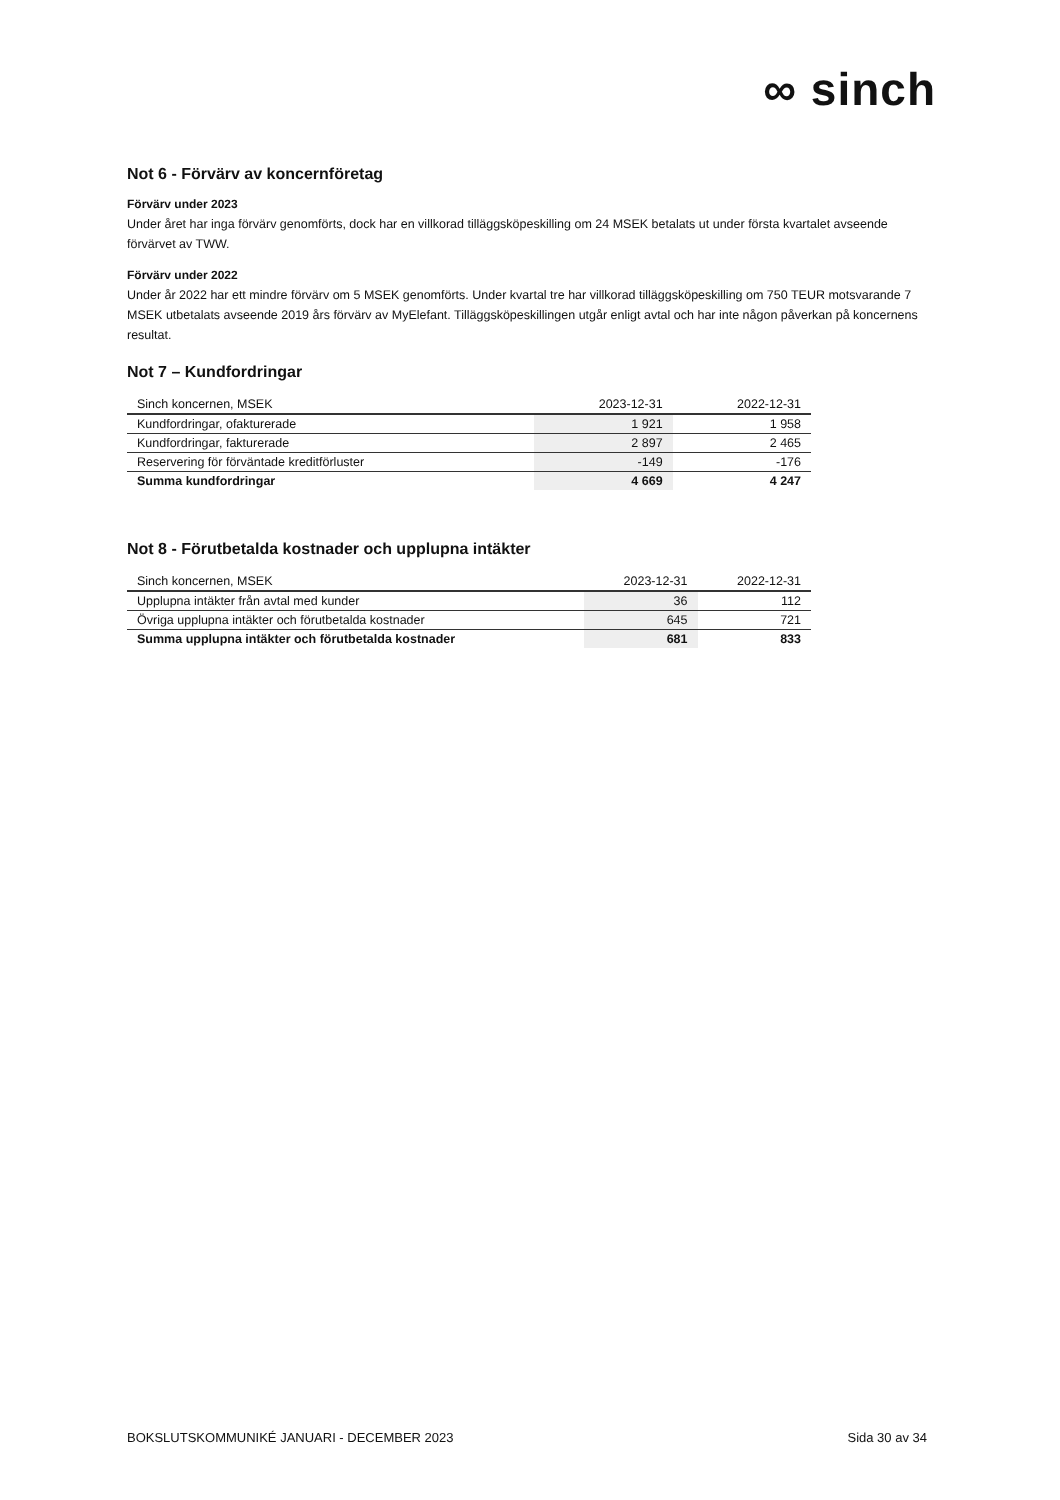∞ sinch
Not 6 - Förvärv av koncernföretag
Förvärv under 2023
Under året har inga förvärv genomförts, dock har en villkorad tilläggsköpeskilling om 24 MSEK betalats ut under första kvartalet avseende förvärvet av TWW.
Förvärv under 2022
Under år 2022 har ett mindre förvärv om 5 MSEK genomförts. Under kvartal tre har villkorad tilläggsköpeskilling om 750 TEUR motsvarande 7 MSEK utbetalats avseende 2019 års förvärv av MyElefant. Tilläggsköpeskillingen utgår enligt avtal och har inte någon påverkan på koncernens resultat.
Not 7 – Kundfordringar
| Sinch koncernen, MSEK | 2023-12-31 | 2022-12-31 |
| --- | --- | --- |
| Kundfordringar, ofakturerade | 1 921 | 1 958 |
| Kundfordringar, fakturerade | 2 897 | 2 465 |
| Reservering för förväntade kreditförluster | -149 | -176 |
| Summa kundfordringar | 4 669 | 4 247 |
Not 8 - Förutbetalda kostnader och upplupna intäkter
| Sinch koncernen, MSEK | 2023-12-31 | 2022-12-31 |
| --- | --- | --- |
| Upplupna intäkter från avtal med kunder | 36 | 112 |
| Övriga upplupna intäkter och förutbetalda kostnader | 645 | 721 |
| Summa upplupna intäkter och förutbetalda kostnader | 681 | 833 |
BOKSLUTSKOMMUNIKÉ JANUARI - DECEMBER 2023 Sida 30 av 34